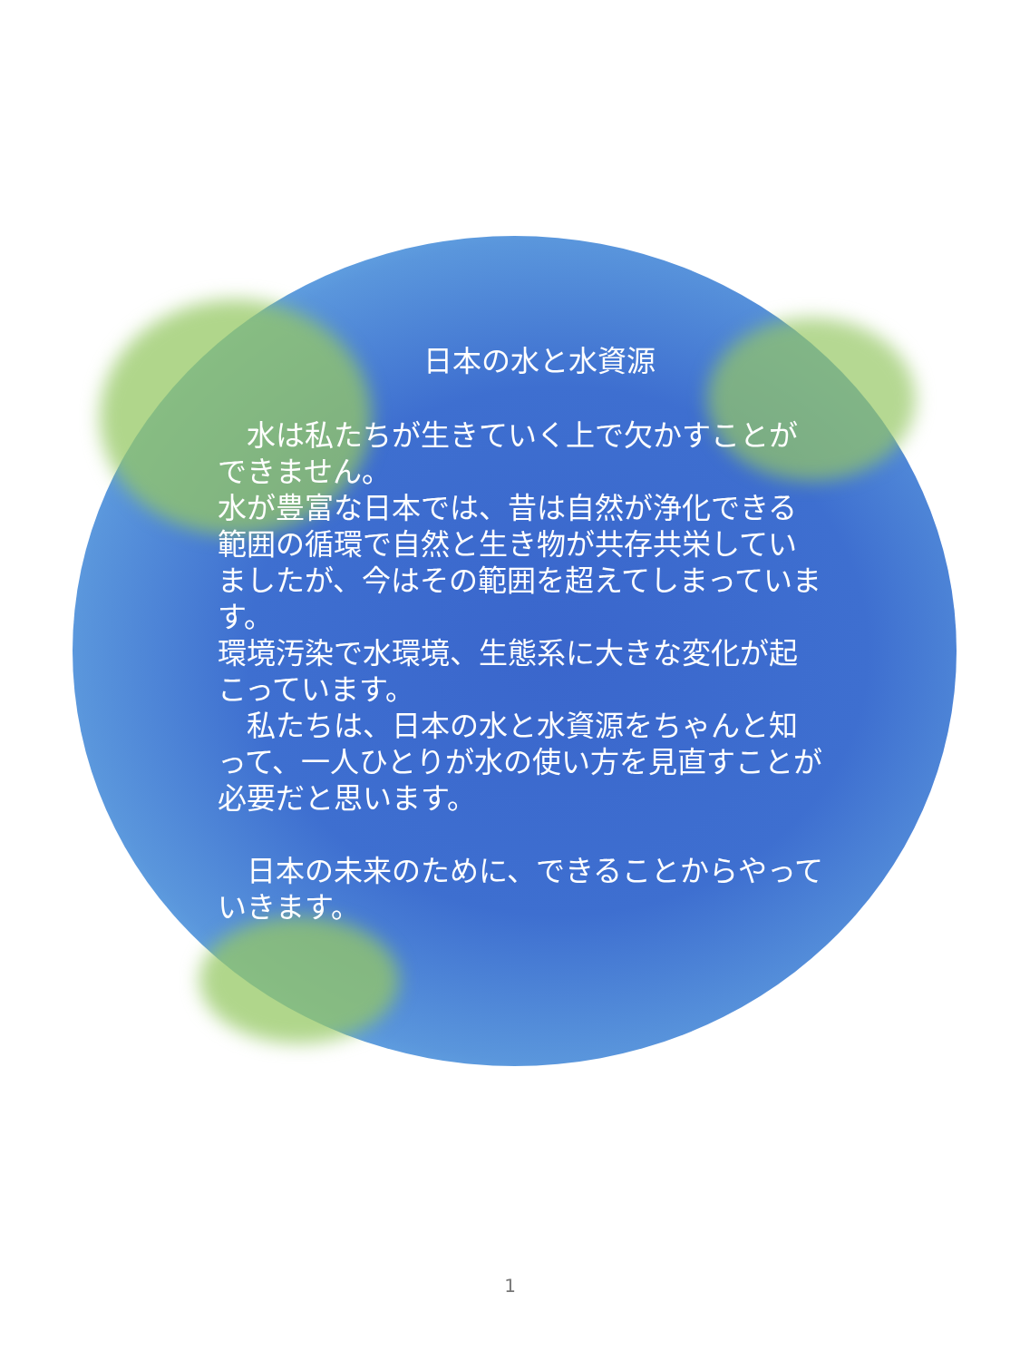日本の水と水資源
　水は私たちが生きていく上で欠かすことができません。
水が豊富な日本では、昔は自然が浄化できる範囲の循環で自然と生き物が共存共栄していましたが、今はその範囲を超えてしまっています。
環境汚染で水環境、生態系に大きな変化が起こっています。
　私たちは、日本の水と水資源をちゃんと知って、一人ひとりが水の使い方を見直すことが必要だと思います。
　日本の未来のために、できることからやっていきます。
1